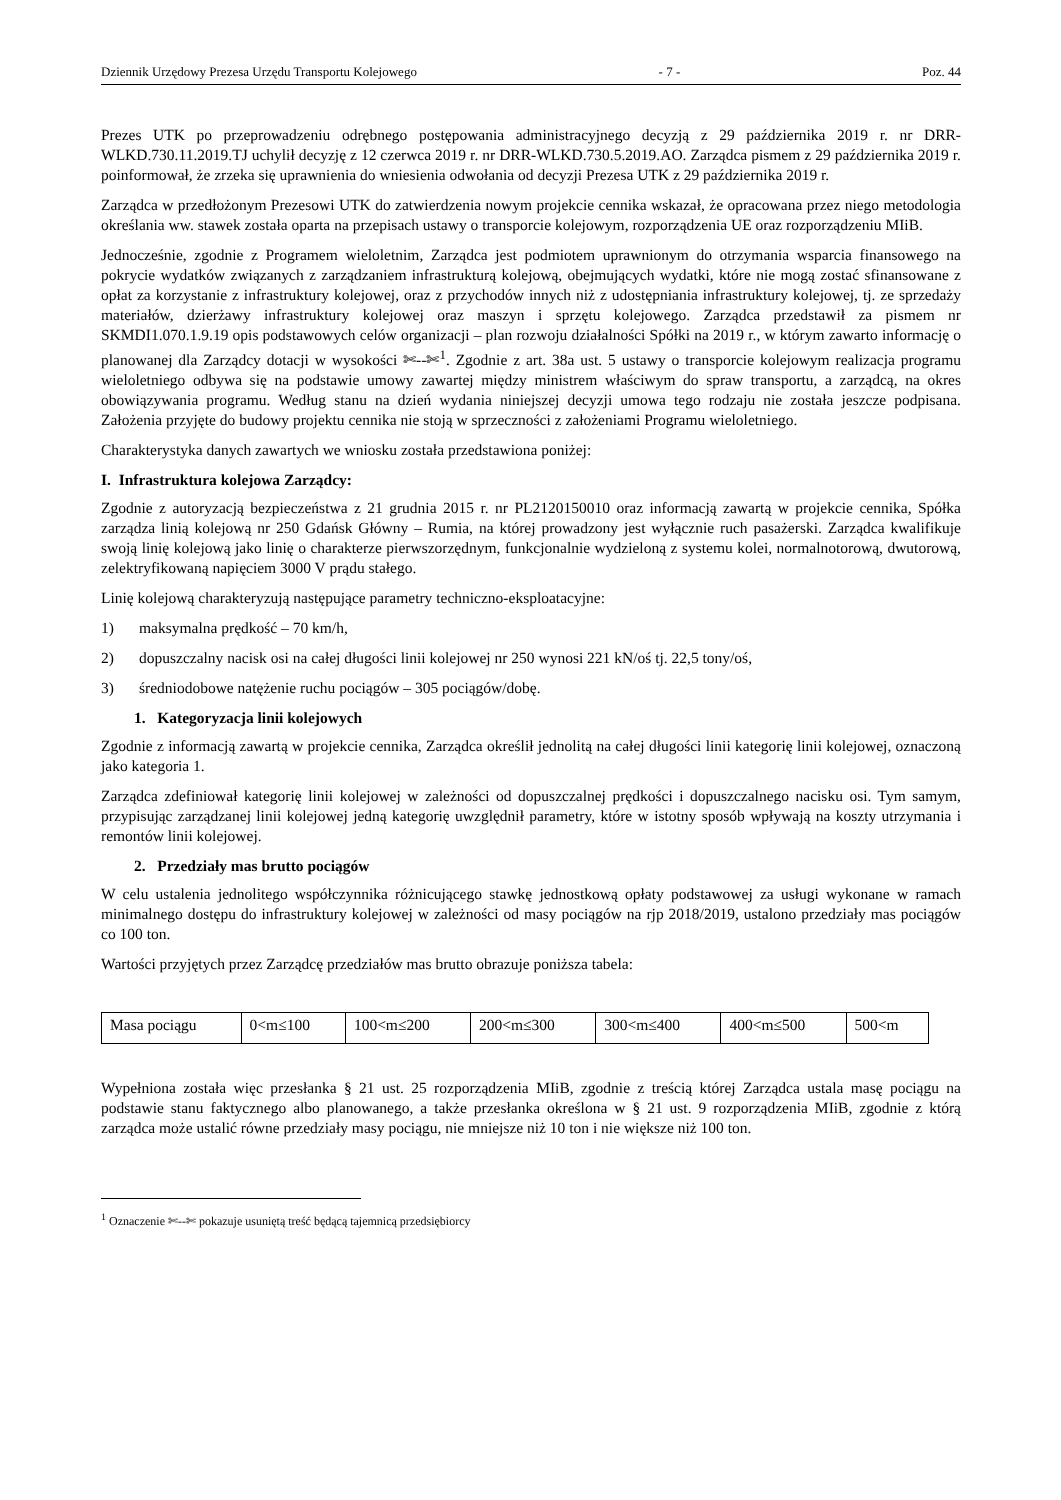Dziennik Urzędowy Prezesa Urzędu Transportu Kolejowego - 7 - Poz. 44
Prezes UTK po przeprowadzeniu odrębnego postępowania administracyjnego decyzją z 29 października 2019 r. nr DRR-WLKD.730.11.2019.TJ uchylił decyzję z 12 czerwca 2019 r. nr DRR-WLKD.730.5.2019.AO. Zarządca pismem z 29 października 2019 r. poinformował, że zrzeka się uprawnienia do wniesienia odwołania od decyzji Prezesa UTK z 29 października 2019 r.
Zarządca w przedłożonym Prezesowi UTK do zatwierdzenia nowym projekcie cennika wskazał, że opracowana przez niego metodologia określania ww. stawek została oparta na przepisach ustawy o transporcie kolejowym, rozporządzenia UE oraz rozporządzeniu MIiB.
Jednocześnie, zgodnie z Programem wieloletnim, Zarządca jest podmiotem uprawnionym do otrzymania wsparcia finansowego na pokrycie wydatków związanych z zarządzaniem infrastrukturą kolejową, obejmujących wydatki, które nie mogą zostać sfinansowane z opłat za korzystanie z infrastruktury kolejowej, oraz z przychodów innych niż z udostępniania infrastruktury kolejowej, tj. ze sprzedaży materiałów, dzierżawy infrastruktury kolejowej oraz maszyn i sprzętu kolejowego. Zarządca przedstawił za pismem nr SKMDI1.070.1.9.19 opis podstawowych celów organizacji – plan rozwoju działalności Spółki na 2019 r., w którym zawarto informację o planowanej dla Zarządcy dotacji w wysokości ✄--✄<sup>1</sup>. Zgodnie z art. 38a ust. 5 ustawy o transporcie kolejowym realizacja programu wieloletniego odbywa się na podstawie umowy zawartej między ministrem właściwym do spraw transportu, a zarządcą, na okres obowiązywania programu. Według stanu na dzień wydania niniejszej decyzji umowa tego rodzaju nie została jeszcze podpisana. Założenia przyjęte do budowy projektu cennika nie stoją w sprzeczności z założeniami Programu wieloletniego.
Charakterystyka danych zawartych we wniosku została przedstawiona poniżej:
I. Infrastruktura kolejowa Zarządcy:
Zgodnie z autoryzacją bezpieczeństwa z 21 grudnia 2015 r. nr PL2120150010 oraz informacją zawartą w projekcie cennika, Spółka zarządza linią kolejową nr 250 Gdańsk Główny – Rumia, na której prowadzony jest wyłącznie ruch pasażerski. Zarządca kwalifikuje swoją linię kolejową jako linię o charakterze pierwszorzędnym, funkcjonalnie wydzieloną z systemu kolei, normalnotorową, dwutorową, zelektryfikowaną napięciem 3000 V prądu stałego.
Linię kolejową charakteryzują następujące parametry techniczno-eksploatacyjne:
1) maksymalna prędkość – 70 km/h,
2) dopuszczalny nacisk osi na całej długości linii kolejowej nr 250 wynosi 221 kN/oś tj. 22,5 tony/oś,
3) średniodobowe natężenie ruchu pociągów – 305 pociągów/dobę.
1. Kategoryzacja linii kolejowych
Zgodnie z informacją zawartą w projekcie cennika, Zarządca określił jednolitą na całej długości linii kategorię linii kolejowej, oznaczoną jako kategoria 1.
Zarządca zdefiniował kategorię linii kolejowej w zależności od dopuszczalnej prędkości i dopuszczalnego nacisku osi. Tym samym, przypisując zarządzanej linii kolejowej jedną kategorię uwzględnił parametry, które w istotny sposób wpływają na koszty utrzymania i remontów linii kolejowej.
2. Przedziały mas brutto pociągów
W celu ustalenia jednolitego współczynnika różnicującego stawkę jednostkową opłaty podstawowej za usługi wykonane w ramach minimalnego dostępu do infrastruktury kolejowej w zależności od masy pociągów na rjp 2018/2019, ustalono przedziały mas pociągów co 100 ton.
Wartości przyjętych przez Zarządcę przedziałów mas brutto obrazuje poniższa tabela:
| Masa pociągu | 0<m≤100 | 100<m≤200 | 200<m≤300 | 300<m≤400 | 400<m≤500 | 500<m |
Wypełniona została więc przesłanka § 21 ust. 25 rozporządzenia MIiB, zgodnie z treścią której Zarządca ustala masę pociągu na podstawie stanu faktycznego albo planowanego, a także przesłanka określona w § 21 ust. 9 rozporządzenia MIiB, zgodnie z którą zarządca może ustalić równe przedziały masy pociągu, nie mniejsze niż 10 ton i nie większe niż 100 ton.
<sup>1</sup> Oznaczenie ✄--✄ pokazuje usuniętą treść będącą tajemnicą przedsiębiorcy